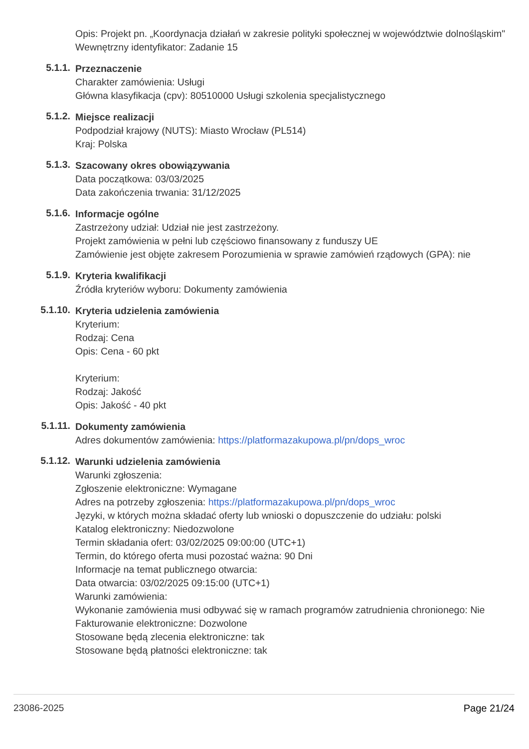Opis: Projekt pn. „Koordynacja działań w zakresie polityki społecznej w województwie dolnośląskim"
Wewnętrzny identyfikator: Zadanie 15
5.1.1.
Przeznaczenie
Charakter zamówienia: Usługi
Główna klasyfikacja (cpv): 80510000 Usługi szkolenia specjalistycznego
5.1.2.
Miejsce realizacji
Podpodział krajowy (NUTS): Miasto Wrocław (PL514)
Kraj: Polska
5.1.3.
Szacowany okres obowiązywania
Data początkowa: 03/03/2025
Data zakończenia trwania: 31/12/2025
5.1.6.
Informacje ogólne
Zastrzeżony udział: Udział nie jest zastrzeżony.
Projekt zamówienia w pełni lub częściowo finansowany z funduszy UE
Zamówienie jest objęte zakresem Porozumienia w sprawie zamówień rządowych (GPA): nie
5.1.9.
Kryteria kwalifikacji
Źródła kryteriów wyboru: Dokumenty zamówienia
5.1.10.
Kryteria udzielenia zamówienia
Kryterium:
Rodzaj: Cena
Opis: Cena - 60 pkt
Kryterium:
Rodzaj: Jakość
Opis: Jakość - 40 pkt
5.1.11.
Dokumenty zamówienia
Adres dokumentów zamówienia: https://platformazakupowa.pl/pn/dops_wroc
5.1.12.
Warunki udzielenia zamówienia
Warunki zgłoszenia:
Zgłoszenie elektroniczne: Wymagane
Adres na potrzeby zgłoszenia: https://platformazakupowa.pl/pn/dops_wroc
Języki, w których można składać oferty lub wnioski o dopuszczenie do udziału: polski
Katalog elektroniczny: Niedozwolone
Termin składania ofert: 03/02/2025 09:00:00 (UTC+1)
Termin, do którego oferta musi pozostać ważna: 90 Dni
Informacje na temat publicznego otwarcia:
Data otwarcia: 03/02/2025 09:15:00 (UTC+1)
Warunki zamówienia:
Wykonanie zamówienia musi odbywać się w ramach programów zatrudnienia chronionego: Nie
Fakturowanie elektroniczne: Dozwolone
Stosowane będą zlecenia elektroniczne: tak
Stosowane będą płatności elektroniczne: tak
23086-2025 Page 21/24